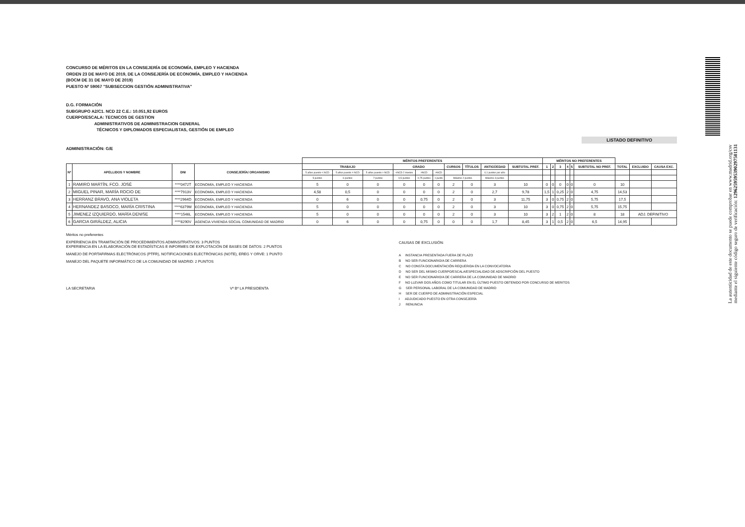La autenticidad de este documento se puede comprobar en www.madrid.org/csv
mediante el siguiente código seguro de verificación: 1296259595390297501131
CONCURSO DE MÉRITOS EN LA CONSEJERÍA DE ECONOMÍA, EMPLEO Y HACIENDA
ORDEN 23 DE MAYO DE 2019, DE LA CONSEJERÍA DE ECONOMÍA, EMPLEO Y HACIENDA
(BOCM DE 31 DE MAYO DE 2019)
PUESTO Nº 59067 "SUBSECCION GESTIÓN ADMINISTRATIVA"
D.G. FORMACIÓN
SUBGRUPO A2/C1. NCD 22 C.E.: 10.051,92 EUROS
CUERPO/ESCALA: TECNICOS DE GESTION
ADMINISTRATIVOS DE ADMINISTRACION GENERAL
TÉCNICOS Y DIPLOMADOS ESPECIALISTAS, GESTIÓN DE EMPLEO
ADMINISTRACIÓN: G/E
LISTADO DEFINITIVO
| | | | | MÉRITOS PREFERENTES | | | | | | | | | | MÉRITOS NO PREFERENTES | | | | | | | | |
| --- | --- | --- | --- | --- | --- | --- | --- | --- | --- | --- | --- | --- | --- | --- | --- | --- | --- | --- | --- | --- | --- | --- |
| Nº | APELLIDOS Y NOMBRE | DNI | CONSEJERÍA/ ORGANISMO | TRABAJO | | | GRADO | | | CURSOS | TÍTULOS | ANTIGÜEDAD | SUBTOTAL PREF. | 1 | 2 | 3 | 4 | 5 | SUBTOTAL NO PREF. | TOTAL | EXCLUIDO | CAUSA EXC. |
| | | | | 5 años puesto < NCD | 5 años puesto = NCD | 5 años puesto > NCD | <NCD 2 niveles | =NCD | >NCD | | | 0,1 puntos por año | | | | | | | | | | |
| | | | | 5 puntos | 6 puntos | 7 puntos | 0,5 puntos | 0,75 puntos | 1 punto | Máximo 2 puntos | | Máximo 3 puntos | | | | | | | | | | |
| 1 | RAMIRO MARTÍN, FCO. JOSÉ | ****0472T | ECONOMÍA, EMPLEO Y HACIENDA | 5 | 0 | 0 | 0 | 0 | 0 | 2 | 0 | 3 | 10 | 0 | 0 | 0 | 0 | 0 | 0 | 10 | | |
| 2 | MIGUEL PINAR, MARÍA ROCIO DE | ****7913V | ECONOMÍA, EMPLEO Y HACIENDA | 4,58 | 0,5 | 0 | 0 | 0 | 0 | 2 | 0 | 2,7 | 9,78 | 1,5 | 1 | 0,25 | 2 | 0 | 4,75 | 14,53 | | |
| 3 | HERRANZ BRAVO, ANA VIOLETA | ****2964D | ECONOMÍA, EMPLEO Y HACIENDA | 0 | 6 | 0 | 0 | 0,75 | 0 | 2 | 0 | 3 | 11,75 | 3 | 0 | 0,75 | 2 | 0 | 5,75 | 17,5 | | |
| 4 | HERNANDEZ BASOCO, MARÍA CRISTINA | ****6379M | ECONOMÍA, EMPLEO Y HACIENDA | 5 | 0 | 0 | 0 | 0 | 0 | 2 | 0 | 3 | 10 | 3 | 0 | 0,75 | 2 | 0 | 5,75 | 15,75 | | |
| 5 | JIMENEZ IZQUIERDO, MARÍA DENISE | ****1546L | ECONOMÍA, EMPLEO Y HACIENDA | 5 | 0 | 0 | 0 | 0 | 0 | 2 | 0 | 3 | 10 | 3 | 2 | 1 | 2 | 0 | 8 | 18 | ADJ. DEFINITIVO | |
| 6 | GARCIA GIRÁLDEZ, ALICIA | ****8290V | AGENCIA VIVIENDA SOCIAL COMUNIDAD DE MADRID | 0 | 6 | 0 | 0 | 0,75 | 0 | 0 | 0 | 1,7 | 8,45 | 3 | 1 | 0,5 | 2 | 0 | 6,5 | 14,95 | | |
Méritos no preferentes
EXPERIENCIA EN TRAMITACIÓN DE PROCEDIMIENTOS ADMINSITRATIVOS: 3 PUNTOS
EXPERIENCIA EN LA ELABORACIÓN DE ESTADÍSTICAS E INFORMES DE EXPLOTACIÓN DE BASES DE DATOS: 2 PUNTOS
MANEJO DE PORTAFIRMAS ELECTRÓNICOS (PTFR), NOTIFICACIONES ELECTRÓNICAS (NOTE), EREG Y ORVE: 1 PUNTO
MANEJO DEL PAQUETE INFORMÁTICO DE LA COMUNIDAD DE MADRID: 2 PUNTOS
LA SECRETARIA Vº Bº LA PRESIDENTA
CAUSAS DE EXCLUSIÓN:
A INSTANCIA PRESENTADA FUERA DE PLAZO
B NO SER FUNCIONARIO/A DE CARRERA
C NO CONSTA DOCUMENTACIÓN REQUERIDA EN LA CONVOCATORIA
D NO SER DEL MISMO CUERPO/ESCALA/ESPECIALIDAD DE ADSCRIPCIÓN DEL PUESTO
E NO SER FUNCIONARIO/A DE CARRERA DE LA COMUNIDAD DE MADRID
F NO LLEVAR DOS AÑOS COMO TITULAR EN EL ÚLTIMO PUESTO OBTENIDO POR CONCURSO DE MERITOS
G SER PERSONAL LABORAL DE LA COMUNIDAD DE MADRID
H SER DE CUERPO DE ADMINISTRACIÓN ESPECIAL
I ADJUDICADO PUESTO EN OTRA CONSEJERÍA
J RENUNCIA